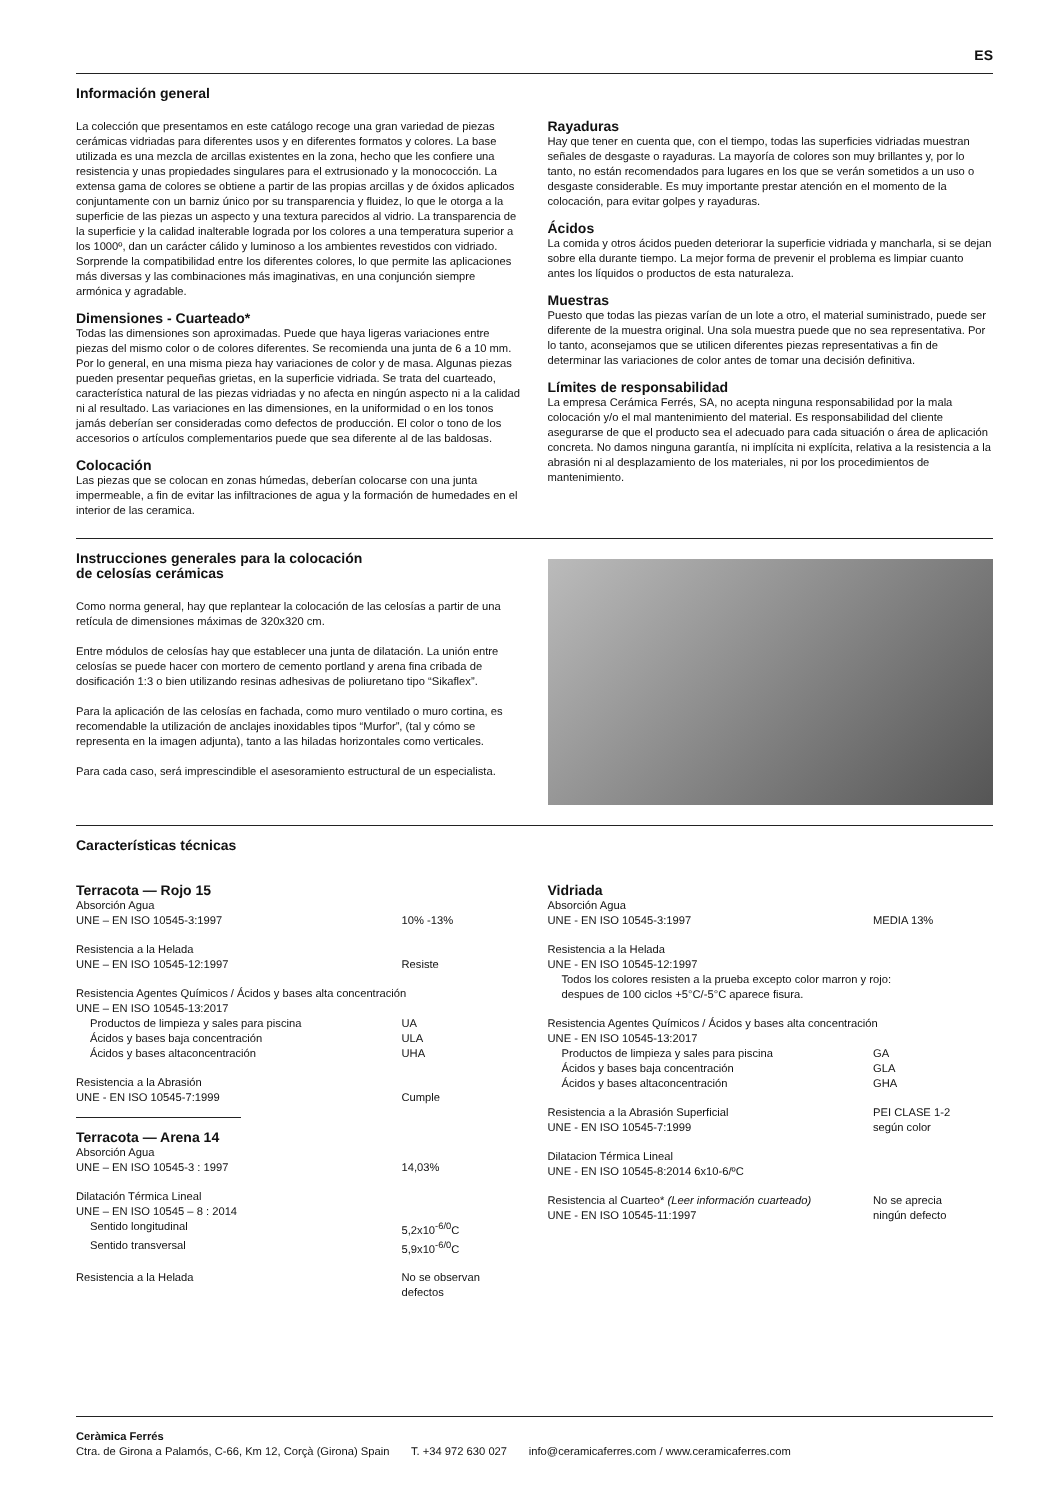ES
Información general
La colección que presentamos en este catálogo recoge una gran variedad de piezas cerámicas vidriadas para diferentes usos y en diferentes formatos y colores. La base utilizada es una mezcla de arcillas existentes en la zona, hecho que les confiere una resistencia y unas propiedades singulares para el extrusionado y la monococción. La extensa gama de colores se obtiene a partir de las propias arcillas y de óxidos aplicados conjuntamente con un barniz único por su transparencia y fluidez, lo que le otorga a la superficie de las piezas un aspecto y una textura parecidos al vidrio. La transparencia de la superficie y la calidad inalterable lograda por los colores a una temperatura superior a los 1000º, dan un carácter cálido y luminoso a los ambientes revestidos con vidriado. Sorprende la compatibilidad entre los diferentes colores, lo que permite las aplicaciones más diversas y las combinaciones más imaginativas, en una conjunción siempre armónica y agradable.
Dimensiones - Cuarteado*
Todas las dimensiones son aproximadas. Puede que haya ligeras variaciones entre piezas del mismo color o de colores diferentes. Se recomienda una junta de 6 a 10 mm. Por lo general, en una misma pieza hay variaciones de color y de masa. Algunas piezas pueden presentar pequeñas grietas, en la superficie vidriada. Se trata del cuarteado, característica natural de las piezas vidriadas y no afecta en ningún aspecto ni a la calidad ni al resultado. Las variaciones en las dimensiones, en la uniformidad o en los tonos jamás deberían ser consideradas como defectos de producción. El color o tono de los accesorios o artículos complementarios puede que sea diferente al de las baldosas.
Colocación
Las piezas que se colocan en zonas húmedas, deberían colocarse con una junta impermeable, a fin de evitar las infiltraciones de agua y la formación de humedades en el interior de las ceramica.
Rayaduras
Hay que tener en cuenta que, con el tiempo, todas las superficies vidriadas muestran señales de desgaste o rayaduras. La mayoría de colores son muy brillantes y, por lo tanto, no están recomendados para lugares en los que se verán sometidos a un uso o desgaste considerable. Es muy importante prestar atención en el momento de la colocación, para evitar golpes y rayaduras.
Ácidos
La comida y otros ácidos pueden deteriorar la superficie vidriada y mancharla, si se dejan sobre ella durante tiempo. La mejor forma de prevenir el problema es limpiar cuanto antes los líquidos o productos de esta naturaleza.
Muestras
Puesto que todas las piezas varían de un lote a otro, el material suministrado, puede ser diferente de la muestra original. Una sola muestra puede que no sea representativa. Por lo tanto, aconsejamos que se utilicen diferentes piezas representativas a fin de determinar las variaciones de color antes de tomar una decisión definitiva.
Límites de responsabilidad
La empresa Cerámica Ferrés, SA, no acepta ninguna responsabilidad por la mala colocación y/o el mal mantenimiento del material. Es responsabilidad del cliente asegurarse de que el producto sea el adecuado para cada situación o área de aplicación concreta. No damos ninguna garantía, ni implícita ni explícita, relativa a la resistencia a la abrasión ni al desplazamiento de los materiales, ni por los procedimientos de mantenimiento.
Instrucciones generales para la colocación
de celosías cerámicas
Como norma general, hay que replantear la colocación de las celosías a partir de una retícula de dimensiones máximas de 320x320 cm.
Entre módulos de celosías hay que establecer una junta de dilatación. La unión entre celosías se puede hacer con mortero de cemento portland y arena fina cribada de dosificación 1:3 o bien utilizando resinas adhesivas de poliuretano tipo “Sikaflex”.
Para la aplicación de las celosías en fachada, como muro ventilado o muro cortina, es recomendable la utilización de anclajes inoxidables tipos “Murfor”, (tal y cómo se representa en la imagen adjunta), tanto a las hiladas horizontales como verticales.
Para cada caso, será imprescindible el asesoramiento estructural de un especialista.
Características técnicas
Terracota — Rojo 15
| Absorción Agua | |
| UNE – EN ISO 10545-3:1997 | 10% -13% |
| Resistencia a la Helada | |
| UNE – EN ISO 10545-12:1997 | Resiste |
| Resistencia Agentes Químicos / Ácidos y bases alta concentración | |
| UNE – EN ISO 10545-13:2017 | |
| Productos de limpieza y sales para piscina | UA |
| Ácidos y bases baja concentración | ULA |
| Ácidos y bases altaconcentración | UHA |
| Resistencia a la Abrasión | |
| UNE - EN ISO 10545-7:1999 | Cumple |
Terracota — Arena 14
| Absorción Agua | |
| UNE – EN ISO 10545-3 : 1997 | 14,03% |
| Dilatación Térmica Lineal | |
| UNE – EN ISO 10545 – 8 : 2014 | |
| Sentido longitudinal | 5,2x10<sup>-6/0</sup>C |
| Sentido transversal | 5,9x10<sup>-6/0</sup>C |
| Resistencia a la Helada | No se observan defectos |
Vidriada
| Absorción Agua | |
| UNE - EN ISO 10545-3:1997 | MEDIA 13% |
| Resistencia a la Helada | |
| UNE - EN ISO 10545-12:1997 | |
| Todos los colores resisten a la prueba excepto color marron y rojo: despues de 100 ciclos +5°C/-5°C aparece fisura. | |
| Resistencia Agentes Químicos / Ácidos y bases alta concentración | |
| UNE - EN ISO 10545-13:2017 | |
| Productos de limpieza y sales para piscina | GA |
| Ácidos y bases baja concentración | GLA |
| Ácidos y bases altaconcentración | GHA |
| Resistencia a la Abrasión Superficial | PEI CLASE 1-2 |
| UNE - EN ISO 10545-7:1999 | según color |
| Dilatacion Térmica Lineal | |
| UNE - EN ISO 10545-8:2014 6x10-6/ºC | |
| Resistencia al Cuarteo* (Leer información cuarteado) | No se aprecia |
| UNE - EN ISO 10545-11:1997 | ningún defecto |
Ceràmica Ferrés
Ctra. de Girona a Palamós, C-66, Km 12, Corçà (Girona) Spain T. +34 972 630 027 info@ceramicaferres.com / www.ceramicaferres.com